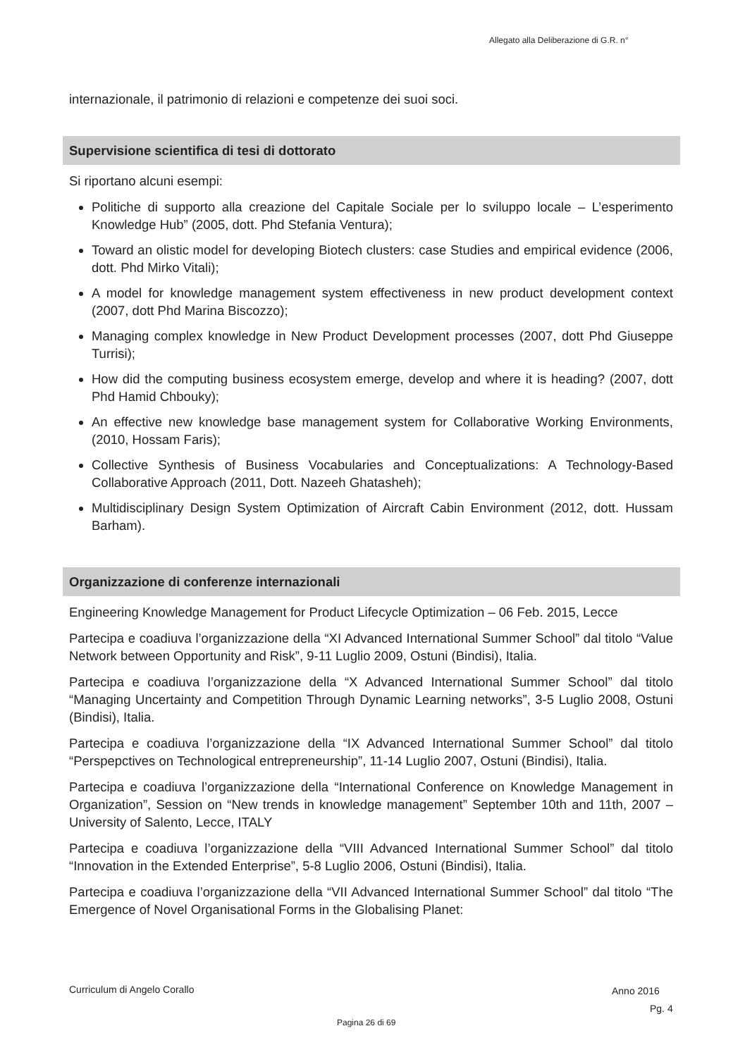Allegato alla Deliberazione di G.R. n°
internazionale, il patrimonio di relazioni e competenze dei suoi soci.
Supervisione scientifica di tesi di dottorato
Si riportano alcuni esempi:
Politiche di supporto alla creazione del Capitale Sociale per lo sviluppo locale – L’esperimento Knowledge Hub” (2005, dott. Phd Stefania Ventura);
Toward an olistic model for developing Biotech clusters: case Studies and empirical evidence (2006, dott. Phd Mirko Vitali);
A model for knowledge management system effectiveness in new product development context (2007, dott Phd Marina Biscozzo);
Managing complex knowledge in New Product Development processes (2007, dott Phd Giuseppe Turrisi);
How did the computing business ecosystem emerge, develop and where it is heading? (2007, dott Phd Hamid Chbouky);
An effective new knowledge base management system for Collaborative Working Environments, (2010, Hossam Faris);
Collective Synthesis of Business Vocabularies and Conceptualizations: A Technology-Based Collaborative Approach (2011, Dott. Nazeeh Ghatasheh);
Multidisciplinary Design System Optimization of Aircraft Cabin Environment (2012, dott. Hussam Barham).
Organizzazione di conferenze internazionali
Engineering Knowledge Management for Product Lifecycle Optimization – 06 Feb. 2015, Lecce
Partecipa e coadiuva l’organizzazione della “XI Advanced International Summer School” dal titolo “Value Network between Opportunity and Risk”, 9-11 Luglio 2009, Ostuni (Bindisi), Italia.
Partecipa e coadiuva l’organizzazione della “X Advanced International Summer School” dal titolo “Managing Uncertainty and Competition Through Dynamic Learning networks”, 3-5 Luglio 2008, Ostuni (Bindisi), Italia.
Partecipa e coadiuva l’organizzazione della “IX Advanced International Summer School” dal titolo “Perspepctives on Technological entrepreneurship”, 11-14 Luglio 2007, Ostuni (Bindisi), Italia.
Partecipa e coadiuva l’organizzazione della “International Conference on Knowledge Management in Organization”, Session on “New trends in knowledge management” September 10th and 11th, 2007 – University of Salento, Lecce, ITALY
Partecipa e coadiuva l’organizzazione della “VIII Advanced International Summer School” dal titolo “Innovation in the Extended Enterprise”, 5-8 Luglio 2006, Ostuni (Bindisi), Italia.
Partecipa e coadiuva l’organizzazione della “VII Advanced International Summer School” dal titolo “The Emergence of Novel Organisational Forms in the Globalising Planet:
Curriculum di Angelo Corallo Anno 2016
Pg. 4
Pagina 26 di 69